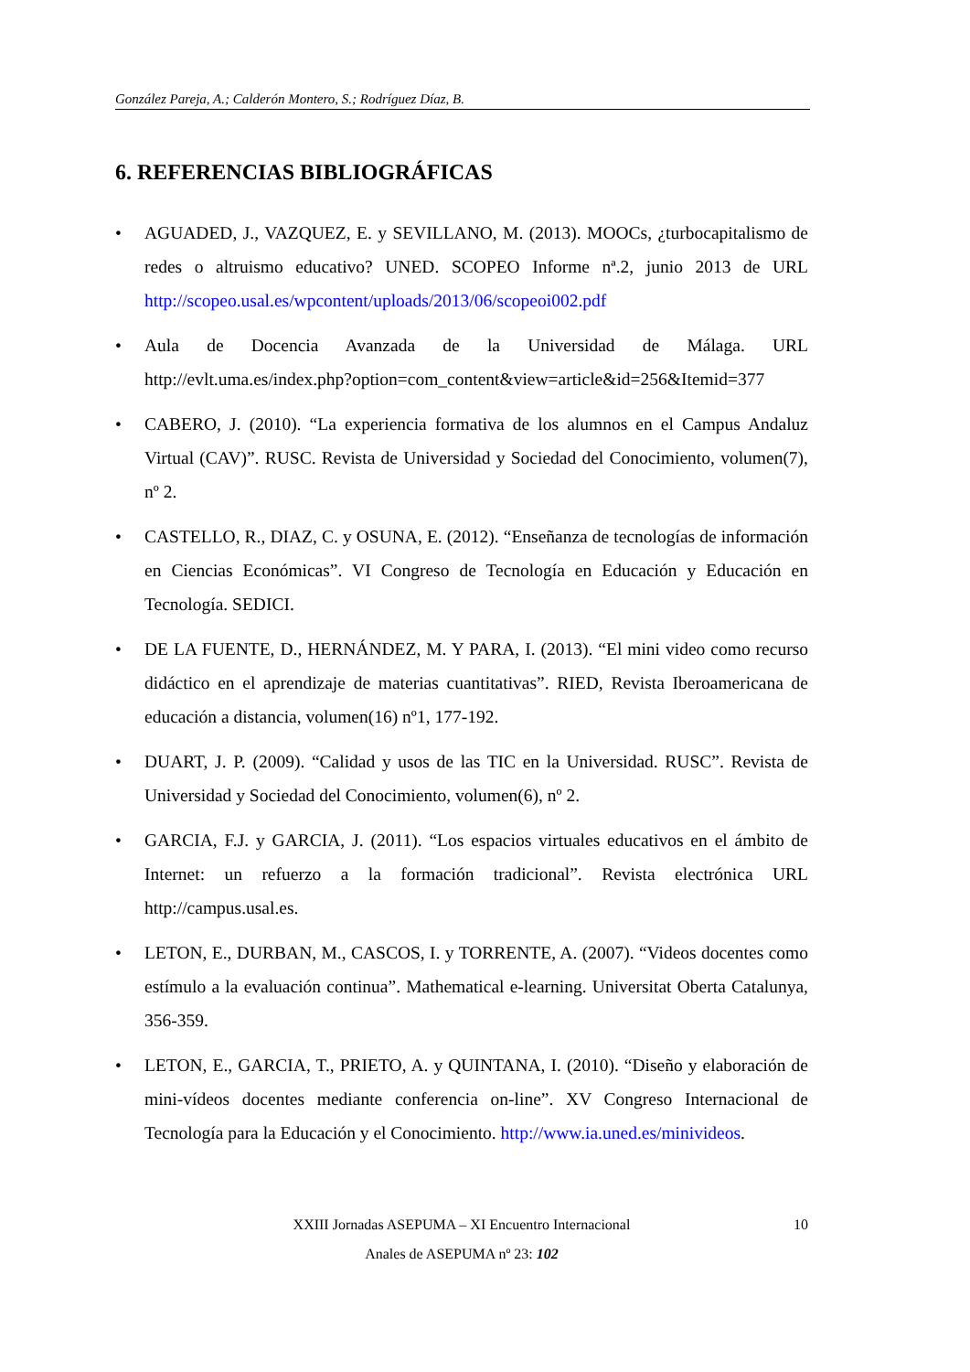González Pareja, A.; Calderón Montero, S.; Rodríguez Díaz, B.
6. REFERENCIAS BIBLIOGRÁFICAS
• AGUADED, J., VAZQUEZ, E. y SEVILLANO, M. (2013). MOOCs, ¿turbocapitalismo de redes o altruismo educativo? UNED. SCOPEO Informe nª.2, junio 2013 de URL http://scopeo.usal.es/wpcontent/uploads/2013/06/scopeoi002.pdf
• Aula de Docencia Avanzada de la Universidad de Málaga. URL http://evlt.uma.es/index.php?option=com_content&view=article&id=256&Itemid=377
• CABERO, J. (2010). “La experiencia formativa de los alumnos en el Campus Andaluz Virtual (CAV)”. RUSC. Revista de Universidad y Sociedad del Conocimiento, volumen(7), nº 2.
• CASTELLO, R., DIAZ, C. y OSUNA, E. (2012). “Enseñanza de tecnologías de información en Ciencias Económicas”. VI Congreso de Tecnología en Educación y Educación en Tecnología. SEDICI.
• DE LA FUENTE, D., HERNÁNDEZ, M. Y PARA, I. (2013). “El mini video como recurso didáctico en el aprendizaje de materias cuantitativas”. RIED, Revista Iberoamericana de educación a distancia, volumen(16) nº1, 177-192.
• DUART, J. P. (2009). “Calidad y usos de las TIC en la Universidad. RUSC”. Revista de Universidad y Sociedad del Conocimiento, volumen(6), nº 2.
• GARCIA, F.J. y GARCIA, J. (2011). “Los espacios virtuales educativos en el ámbito de Internet: un refuerzo a la formación tradicional”. Revista electrónica URL http://campus.usal.es.
• LETON, E., DURBAN, M., CASCOS, I. y TORRENTE, A. (2007). “Videos docentes como estímulo a la evaluación continua”. Mathematical e-learning. Universitat Oberta Catalunya, 356-359.
• LETON, E., GARCIA, T., PRIETO, A. y QUINTANA, I. (2010). “Diseño y elaboración de mini-vídeos docentes mediante conferencia on-line”. XV Congreso Internacional de Tecnología para la Educación y el Conocimiento. http://www.ia.uned.es/minivideos.
XXIII Jornadas ASEPUMA – XI Encuentro Internacional 10
Anales de ASEPUMA nº 23: 102